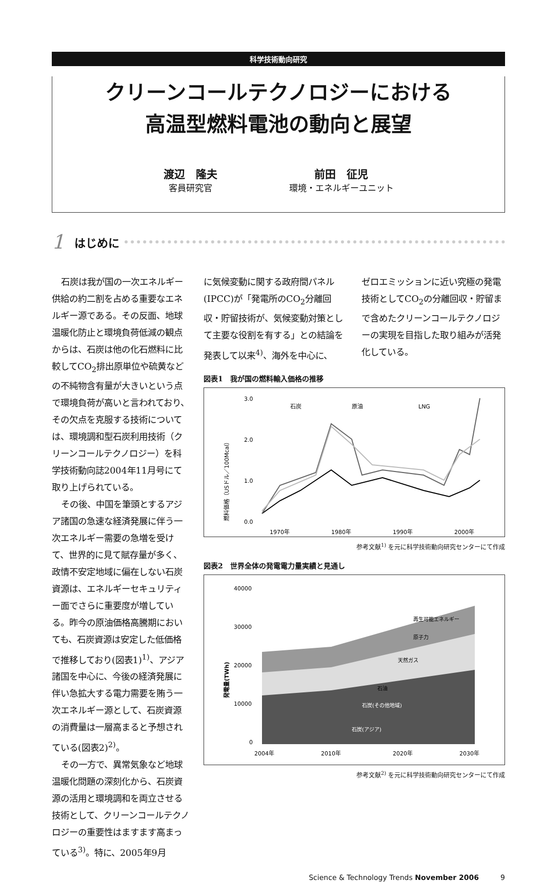科学技術動向研究
クリーンコールテクノロジーにおける
高温型燃料電池の動向と展望
渡辺　隆夫
客員研究官
前田　征児
環境・エネルギーユニット
1 はじめに
石炭は我が国の一次エネルギー供給の約二割を占める重要なエネルギー源である。その反面、地球温暖化防止と環境負荷低減の観点からは、石炭は他の化石燃料に比較してCO<sub>2</sub>排出原単位や硫黄などの不純物含有量が大きいという点で環境負荷が高いと言われており、その欠点を克服する技術については、環境調和型石炭利用技術（クリーンコールテクノロジー）を科学技術動向誌2004年11月号にて取り上げられている。
その後、中国を筆頭とするアジア諸国の急速な経済発展に伴う一次エネルギー需要の急増を受けて、世界的に見て賦存量が多く、政情不安定地域に偏在しない石炭資源は、エネルギーセキュリティー面でさらに重要度が増している。昨今の原油価格高騰期においても、石炭資源は安定した低価格で推移しており(図表1)<sup>1)</sup>、アジア諸国を中心に、今後の経済発展に伴い急拡大する電力需要を賄う一次エネルギー源として、石炭資源の消費量は一層高まると予想されている(図表2)<sup>2)</sup>。
その一方で、異常気象など地球温暖化問題の深刻化から、石炭資源の活用と環境調和を両立させる技術として、クリーンコールテクノロジーの重要性はますます高まっている<sup>3)</sup>。特に、2005年9月
に気候変動に関する政府間パネル(IPCC)が「発電所のCO<sub>2</sub>分離回収・貯留技術が、気候変動対策として主要な役割を有する」との結論を発表して以来<sup>4)</sup>、海外を中心に、
ゼロエミッションに近い究極の発電技術としてCO<sub>2</sub>の分離回収・貯留まで含めたクリーンコールテクノロジーの実現を目指した取り組みが活発化している。
図表1　我が国の燃料輸入価格の推移
3.0
2.0
1.0
0.0
1970年
1980年
1990年
2000年
石炭
原油
LNG
燃料価格（USドル／100Mcal）
参考文献<sup>1)</sup> を元に科学技術動向研究センターにて作成
図表2　世界全体の発電電力量実績と見通し
40000
30000
20000
10000
0
再生可能エネルギー
原子力
天然ガス
石油
石炭(その他地域)
石炭(アジア)
2004年
2010年
2020年
2030年
発電量(TWh)
参考文献<sup>2)</sup> を元に科学技術動向研究センターにて作成
Science & Technology Trends November 2006　　　9